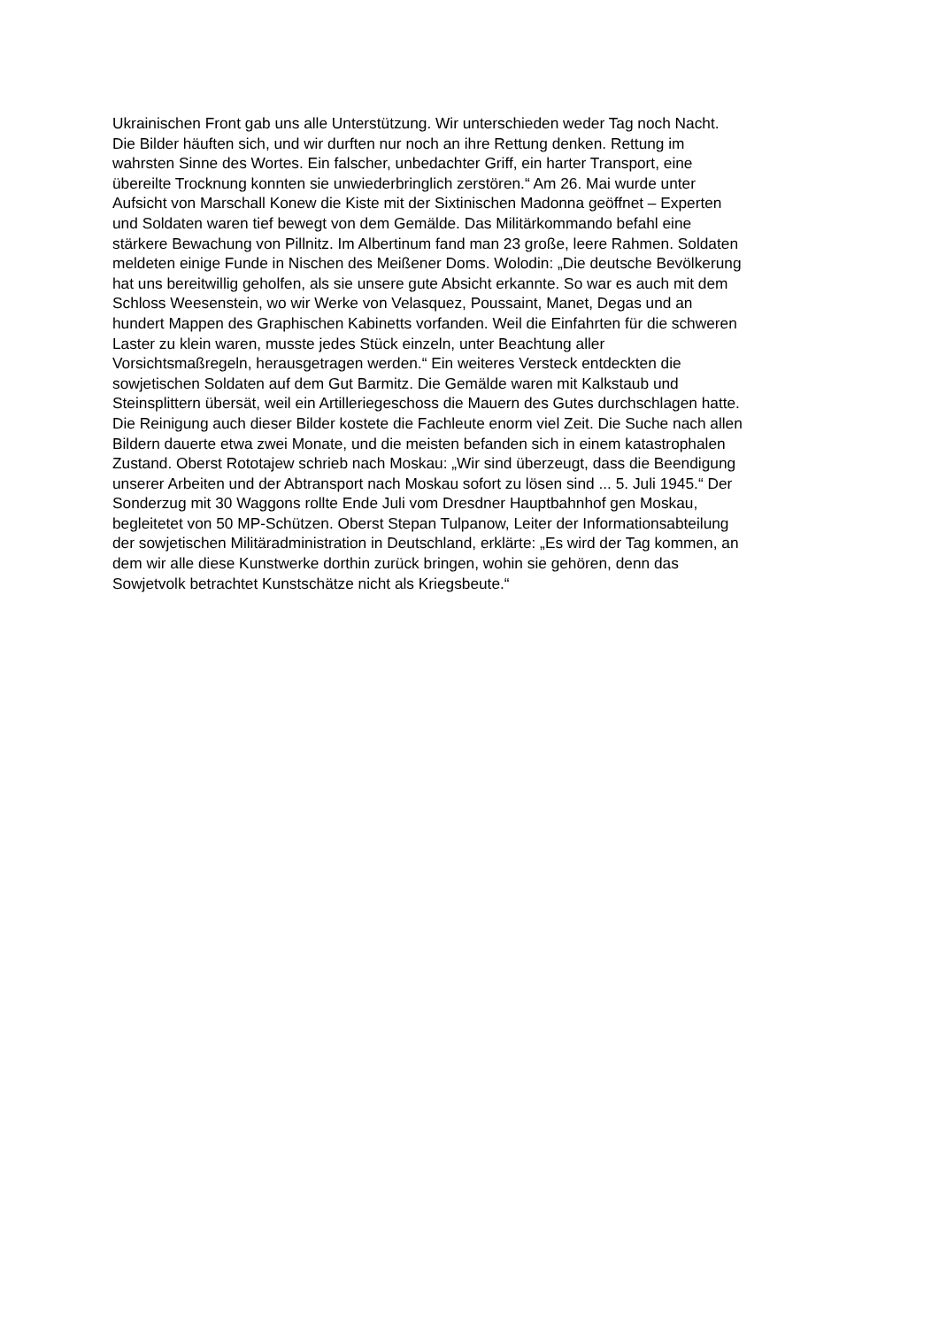Ukrainischen Front gab uns alle Unterstützung. Wir unterschieden weder Tag noch Nacht.
Die Bilder häuften sich, und wir durften nur noch an ihre Rettung denken. Rettung im
wahrsten Sinne des Wortes. Ein falscher, unbedachter Griff, ein harter Transport, eine
übereilte Trocknung konnten sie unwiederbringlich zerstören.“ Am 26. Mai wurde unter
Aufsicht von Marschall Konew die Kiste mit der Sixtinischen Madonna geöffnet – Experten
und Soldaten waren tief bewegt von dem Gemälde. Das Militärkommando befahl eine
stärkere Bewachung von Pillnitz. Im Albertinum fand man 23 große, leere Rahmen. Soldaten
meldeten einige Funde in Nischen des Meißener Doms. Wolodin: „Die deutsche Bevölkerung
hat uns bereitwillig geholfen, als sie unsere gute Absicht erkannte. So war es auch mit dem
Schloss Weesenstein, wo wir Werke von Velasquez, Poussaint, Manet, Degas und an
hundert Mappen des Graphischen Kabinetts vorfanden. Weil die Einfahrten für die schweren
Laster zu klein waren, musste jedes Stück einzeln, unter Beachtung aller
Vorsichtsmaßregeln, herausgetragen werden.“ Ein weiteres Versteck entdeckten die
sowjetischen Soldaten auf dem Gut Barmitz. Die Gemälde waren mit Kalkstaub und
Steinsplittern übersät, weil ein Artilleriegeschoss die Mauern des Gutes durchschlagen hatte.
Die Reinigung auch dieser Bilder kostete die Fachleute enorm viel Zeit. Die Suche nach allen
Bildern dauerte etwa zwei Monate, und die meisten befanden sich in einem katastrophalen
Zustand. Oberst Rototajew schrieb nach Moskau: „Wir sind überzeugt, dass die Beendigung
unserer Arbeiten und der Abtransport nach Moskau sofort zu lösen sind ... 5. Juli 1945.“ Der
Sonderzug mit 30 Waggons rollte Ende Juli vom Dresdner Hauptbahnhof gen Moskau,
begleitetet von 50 MP-Schützen. Oberst Stepan Tulpanow, Leiter der Informationsabteilung
der sowjetischen Militäradministration in Deutschland, erklärte: „Es wird der Tag kommen, an
dem wir alle diese Kunstwerke dorthin zurück bringen, wohin sie gehören, denn das
Sowjetvolk betrachtet Kunstschätze nicht als Kriegsbeute.“